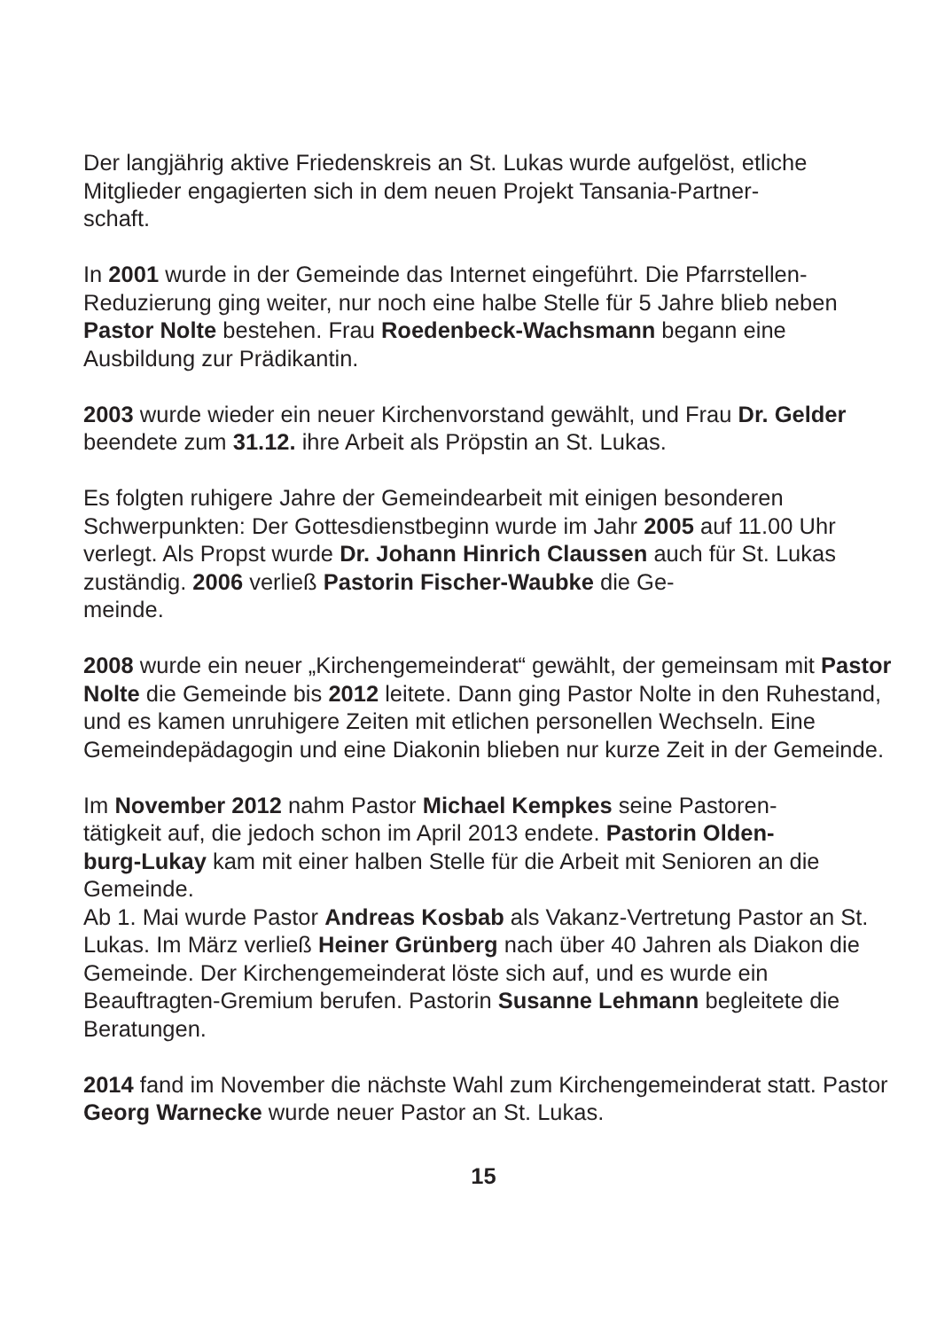Der langjährig aktive Friedenskreis an St. Lukas wurde aufgelöst, etliche Mitglieder engagierten sich in dem neuen Projekt Tansania-Partner-
schaft.
In 2001 wurde in der Gemeinde das Internet eingeführt. Die Pfarrstellen-Reduzierung ging weiter, nur noch eine halbe Stelle für 5 Jahre blieb neben Pastor Nolte bestehen. Frau Roedenbeck-Wachsmann begann eine Ausbildung zur Prädikantin.
2003 wurde wieder ein neuer Kirchenvorstand gewählt, und Frau Dr. Gelder beendete zum 31.12. ihre Arbeit als Pröpstin an St. Lukas.
Es folgten ruhigere Jahre der Gemeindearbeit mit einigen besonderen Schwerpunkten: Der Gottesdienstbeginn wurde im Jahr 2005 auf 11.00 Uhr verlegt. Als Propst wurde Dr. Johann Hinrich Claussen auch für St. Lukas zuständig. 2006 verließ Pastorin Fischer-Waubke die Ge-
meinde.
2008 wurde ein neuer „Kirchengemeinderat“ gewählt, der gemeinsam mit Pastor Nolte die Gemeinde bis 2012 leitete. Dann ging Pastor Nolte in den Ruhestand, und es kamen unruhigere Zeiten mit etlichen personellen Wechseln. Eine Gemeindepädagogin und eine Diakonin blieben nur kurze Zeit in der Gemeinde.
Im November 2012 nahm Pastor Michael Kempkes seine Pastoren-
tätigkeit auf, die jedoch schon im April 2013 endete. Pastorin Olden-
burg-Lukay kam mit einer halben Stelle für die Arbeit mit Senioren an die Gemeinde.
Ab 1. Mai wurde Pastor Andreas Kosbab als Vakanz-Vertretung Pastor an St. Lukas. Im März verließ Heiner Grünberg nach über 40 Jahren als Diakon die Gemeinde. Der Kirchengemeinderat löste sich auf, und es wurde ein Beauftragten-Gremium berufen. Pastorin Susanne Lehmann begleitete die Beratungen.
2014 fand im November die nächste Wahl zum Kirchengemeinderat statt. Pastor Georg Warnecke wurde neuer Pastor an St. Lukas.
15